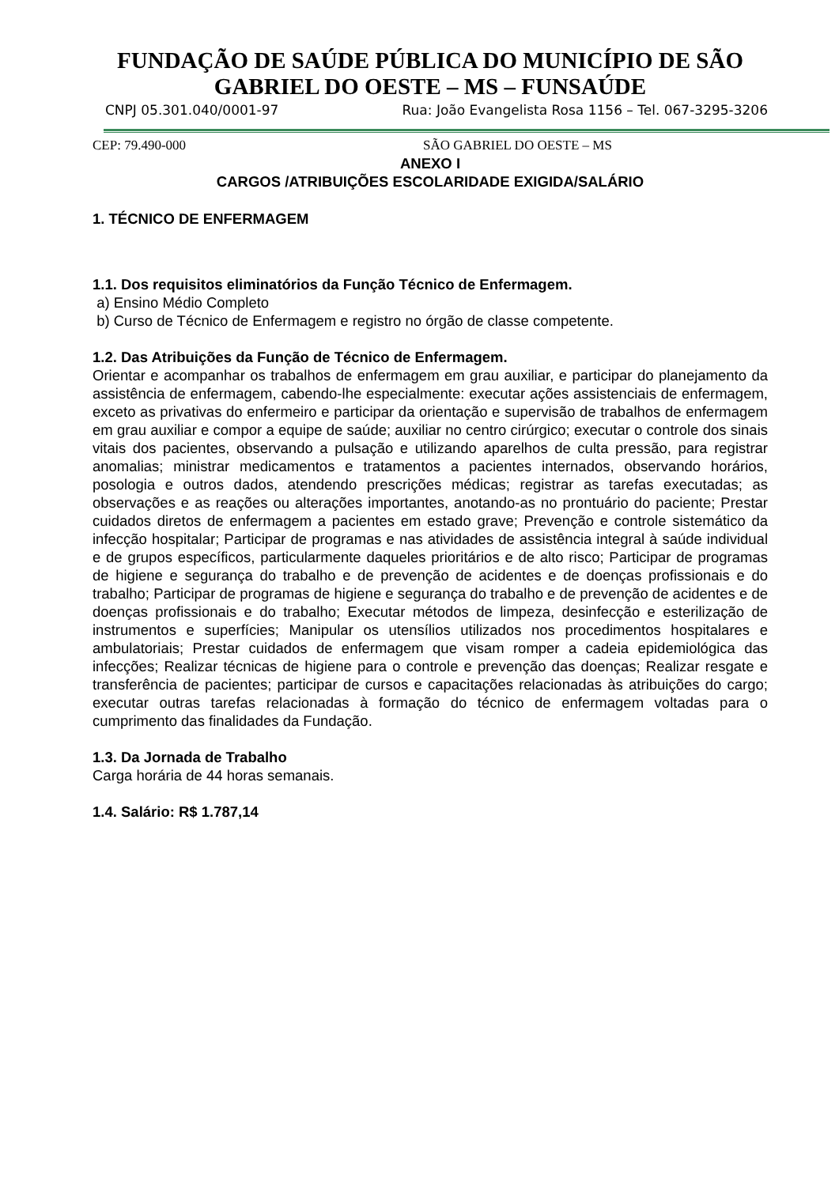FUNDAÇÃO DE SAÚDE PÚBLICA DO MUNICÍPIO DE SÃO GABRIEL DO OESTE – MS – FUNSAÚDE
CNPJ 05.301.040/0001-97 Rua: João Evangelista Rosa 1156 – Tel. 067-3295-3206
CEP: 79.490-000 SÃO GABRIEL DO OESTE – MS
ANEXO I
CARGOS /ATRIBUIÇÕES ESCOLARIDADE EXIGIDA/SALÁRIO
1. TÉCNICO DE ENFERMAGEM
1.1. Dos requisitos eliminatórios da Função Técnico de Enfermagem.
a) Ensino Médio Completo
b) Curso de Técnico de Enfermagem e registro no órgão de classe competente.
1.2. Das Atribuições da Função de Técnico de Enfermagem.
Orientar e acompanhar os trabalhos de enfermagem em grau auxiliar, e participar do planejamento da assistência de enfermagem, cabendo-lhe especialmente: executar ações assistenciais de enfermagem, exceto as privativas do enfermeiro e participar da orientação e supervisão de trabalhos de enfermagem em grau auxiliar e compor a equipe de saúde; auxiliar no centro cirúrgico; executar o controle dos sinais vitais dos pacientes, observando a pulsação e utilizando aparelhos de culta pressão, para registrar anomalias; ministrar medicamentos e tratamentos a pacientes internados, observando horários, posologia e outros dados, atendendo prescrições médicas; registrar as tarefas executadas; as observações e as reações ou alterações importantes, anotando-as no prontuário do paciente; Prestar cuidados diretos de enfermagem a pacientes em estado grave; Prevenção e controle sistemático da infecção hospitalar; Participar de programas e nas atividades de assistência integral à saúde individual e de grupos específicos, particularmente daqueles prioritários e de alto risco; Participar de programas de higiene e segurança do trabalho e de prevenção de acidentes e de doenças profissionais e do trabalho; Participar de programas de higiene e segurança do trabalho e de prevenção de acidentes e de doenças profissionais e do trabalho; Executar métodos de limpeza, desinfecção e esterilização de instrumentos e superfícies; Manipular os utensílios utilizados nos procedimentos hospitalares e ambulatoriais; Prestar cuidados de enfermagem que visam romper a cadeia epidemiológica das infecções; Realizar técnicas de higiene para o controle e prevenção das doenças; Realizar resgate e transferência de pacientes; participar de cursos e capacitações relacionadas às atribuições do cargo; executar outras tarefas relacionadas à formação do técnico de enfermagem voltadas para o cumprimento das finalidades da Fundação.
1.3. Da Jornada de Trabalho
Carga horária de 44 horas semanais.
1.4. Salário: R$ 1.787,14